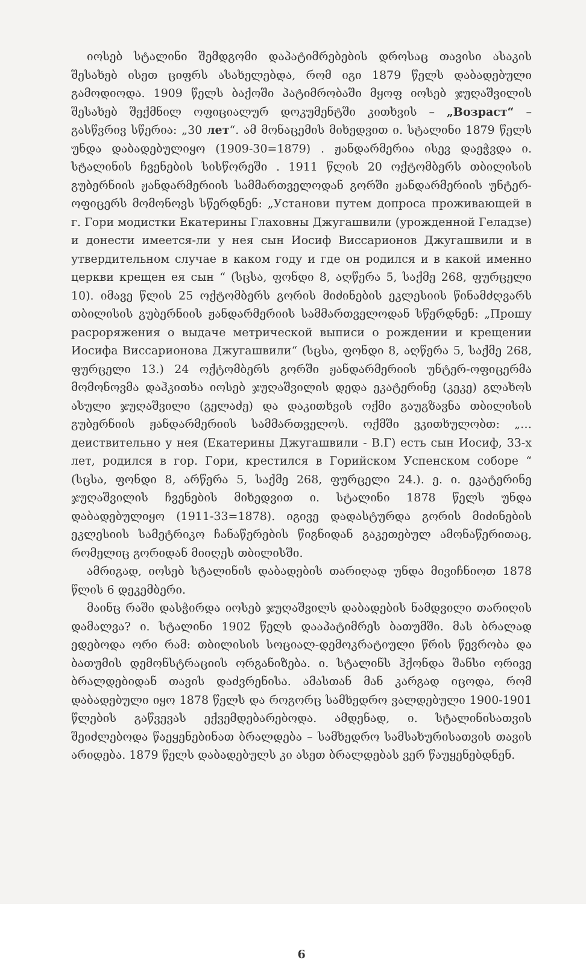იოსებ სტალინი შემდგომი დაპატიმრებების დროსაც თავისი ასაკის შესახებ ისეთ ციფრს ასახელებდა, რომ იგი 1879 წელს დაბადებული გამოდიოდა. 1909 წელს ბაქოში პატიმრობაში მყოფ იოსებ ჯუღაშვილის შესახებ შექმნილ ოფიციალურ დოკუმენტში კითხვის – „Возраст“ – გასწვრივ სწერია: „30 лет“. ამ მონაცემის მიხედვით ი. სტალინი 1879 წელს უნდა დაბადებულიყო (1909-30=1879) . ჟანდარმერია ისევ დაეჭვდა ი. სტალინის ჩვენების სისწორეში . 1911 წლის 20 ოქტომბერს თბილისის გუბერნიის ჟანდარმერიის სამმართველოდან გორში ჟანდარმერიის უნტერ-ოფიცერს მომონოვს სწერდნენ: „Установи путем допроса проживающей в г. Гори модистки Екатерины Глаховны Джугашвили (урожденной Геладзе) и донести имеется-ли у нея сын Иосиф Виссарионов Джугашвили и в утвердительном случае в каком году и где он родился и в какой именно церкви крещен ея сын “ (სცსა, ფონდი 8, აღწერა 5, საქმე 268, ფურცელი 10). იმავე წლის 25 ოქტომბერს გორის მიძინების ეკლესიის წინამძღვარს თბილისის გუბერნიის ჟანდარმერიის სამმართველოდან სწერდნენ: „Прошу расроряжения о выдаче метрической выписи о рождении и крещении Иосифа Виссарионова Джугашвили“ (სცსა, ფონდი 8, აღწერა 5, საქმე 268, ფურცელი 13.) 24 ოქტომბერს გორში ჟანდარმერიის უნტერ-ოფიცერმა მომონოვმა დაჰკითხა იოსებ ჯუღაშვილის დედა ეკატერინე (კეკე) გლახოს ასული ჯუღაშვილი (გელაძე) და დაკითხვის ოქმი გაუგზავნა თბილისის გუბერნიის ჟანდარმერიის სამმართველოს. ოქმში ვკითხულობთ: „… деиствительно у нея (Екатерины Джугашвили - В.Г) есть сын Иосиф, 33-х лет, родился в гор. Гори, крестился в Горийском Успенском соборе “ (სცსა, ფონდი 8, არწერა 5, საქმე 268, ფურცელი 24.). ე. ი. ეკატერინე ჯუღაშვილის ჩვენების მიხედვით ი. სტალინი 1878 წელს უნდა დაბადებულიყო (1911-33=1878). იგივე დადასტურდა გორის მიძინების ეკლესიის სამეტრიკო ჩანაწერების წიგნიდან გაკეთებულ ამონაწერითაც, რომელიც გორიდან მიიღეს თბილისში.
ამრიგად, იოსებ სტალინის დაბადების თარიღად უნდა მივიჩნიოთ 1878 წლის 6 დეკემბერი.
მაინც რაში დასჭირდა იოსებ ჯუღაშვილს დაბადების ნამდვილი თარიღის დამალვა? ი. სტალინი 1902 წელს დააპატიმრეს ბათუმში. მას ბრალად ედებოდა ორი რამ: თბილისის სოციალ-დემოკრატიული წრის წევრობა და ბათუმის დემონსტრაციის ორგანიზება. ი. სტალინს ჰქონდა შანსი ორივე ბრალდებიდან თავის დაძვრენისა. ამასთან მან კარგად იცოდა, რომ დაბადებული იყო 1878 წელს და როგორც სამხედრო ვალდებული 1900-1901 წლების გაწვევას ექვემდებარებოდა. ამდენად, ი. სტალინისათვის შეიძლებოდა წაეყენებინათ ბრალდება – სამხედრო სამსახურისათვის თავის არიდება. 1879 წელს დაბადებულს კი ასეთ ბრალდებას ვერ წაუყენებდნენ.
6